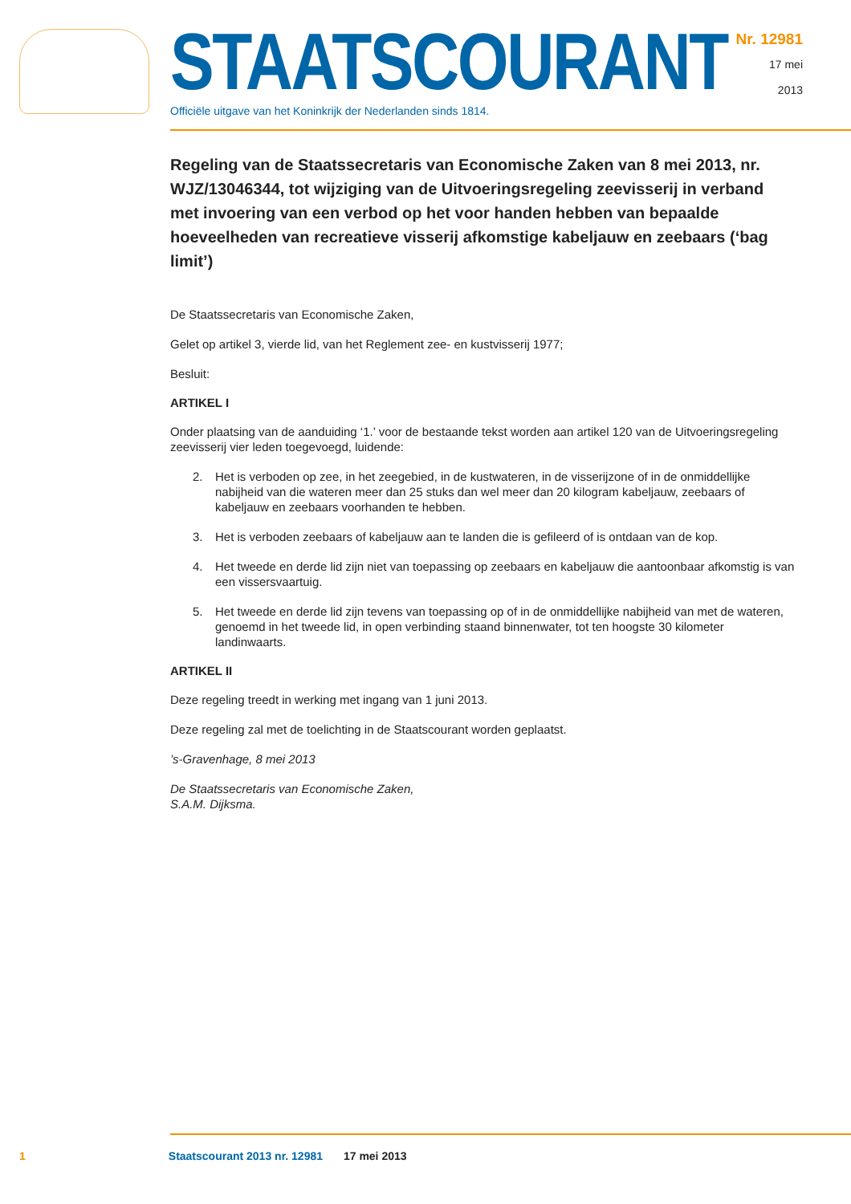STAATSCOURANT
Officiële uitgave van het Koninkrijk der Nederlanden sinds 1814.
Nr. 12981
17 mei
2013
Regeling van de Staatssecretaris van Economische Zaken van 8 mei 2013, nr. WJZ/13046344, tot wijziging van de Uitvoeringsregeling zeevisserij in verband met invoering van een verbod op het voor handen hebben van bepaalde hoeveelheden van recreatieve visserij afkomstige kabeljauw en zeebaars (‘bag limit’)
De Staatssecretaris van Economische Zaken,
Gelet op artikel 3, vierde lid, van het Reglement zee- en kustvisserij 1977;
Besluit:
ARTIKEL I
Onder plaatsing van de aanduiding ‘1.’ voor de bestaande tekst worden aan artikel 120 van de Uitvoeringsregeling zeevisserij vier leden toegevoegd, luidende:
2. Het is verboden op zee, in het zeegebied, in de kustwateren, in de visserijzone of in de onmiddellijke nabijheid van die wateren meer dan 25 stuks dan wel meer dan 20 kilogram kabeljauw, zeebaars of kabeljauw en zeebaars voorhanden te hebben.
3. Het is verboden zeebaars of kabeljauw aan te landen die is gefileerd of is ontdaan van de kop.
4. Het tweede en derde lid zijn niet van toepassing op zeebaars en kabeljauw die aantoonbaar afkomstig is van een vissersvaartuig.
5. Het tweede en derde lid zijn tevens van toepassing op of in de onmiddellijke nabijheid van met de wateren, genoemd in het tweede lid, in open verbinding staand binnenwater, tot ten hoogste 30 kilometer landinwaarts.
ARTIKEL II
Deze regeling treedt in werking met ingang van 1 juni 2013.
Deze regeling zal met de toelichting in de Staatscourant worden geplaatst.
’s-Gravenhage, 8 mei 2013
De Staatssecretaris van Economische Zaken,
S.A.M. Dijksma.
1 Staatscourant 2013 nr. 12981 17 mei 2013